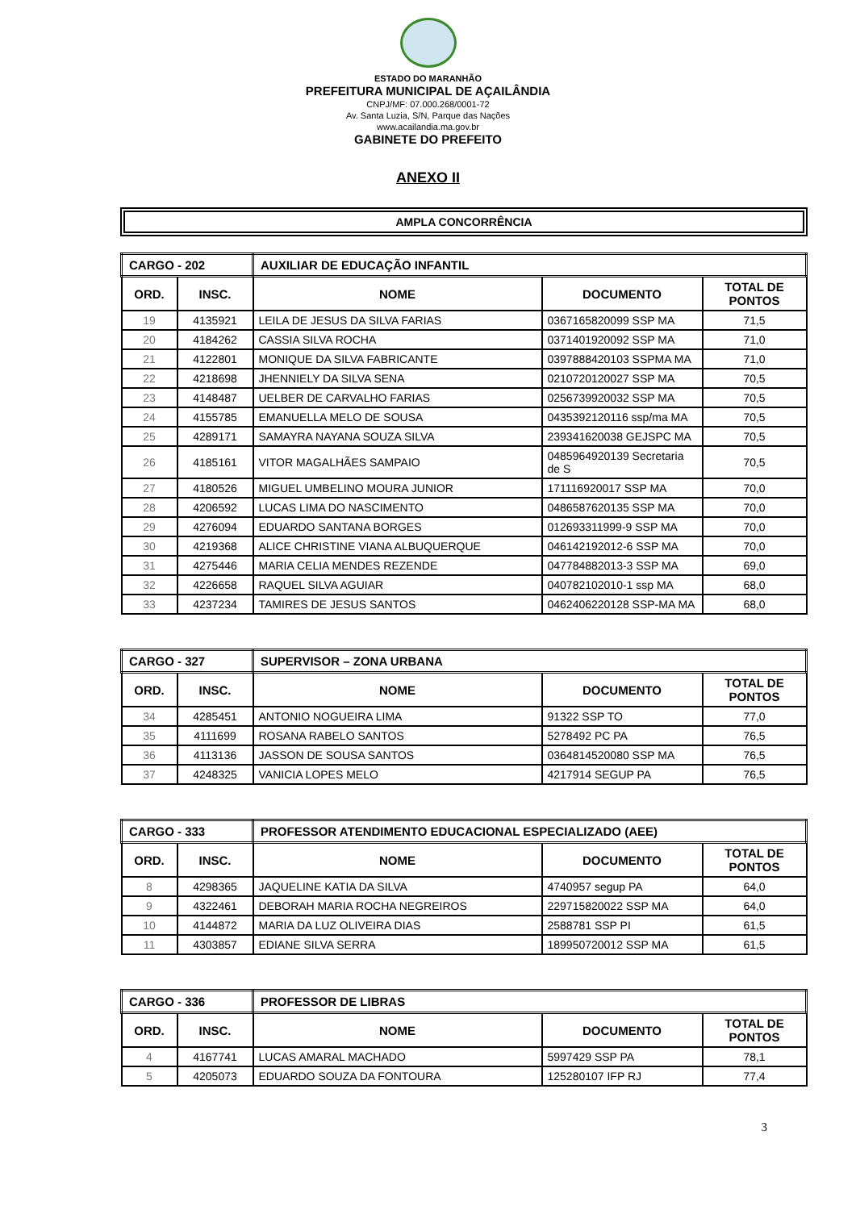ESTADO DO MARANHÃO
PREFEITURA MUNICIPAL DE AÇAILÂNDIA
CNPJ/MF: 07.000.268/0001-72
Av. Santa Luzia, S/N, Parque das Nações
www.acailandia.ma.gov.br
GABINETE DO PREFEITO
ANEXO II
AMPLA CONCORRÊNCIA
| CARGO - 202 | | AUXILIAR DE EDUCAÇÃO INFANTIL | | |
| ORD. | INSC. | NOME | DOCUMENTO | TOTAL DE PONTOS |
| 19 | 4135921 | LEILA DE JESUS DA SILVA FARIAS | 0367165820099 SSP MA | 71,5 |
| 20 | 4184262 | CASSIA SILVA ROCHA | 0371401920092 SSP MA | 71,0 |
| 21 | 4122801 | MONIQUE DA SILVA FABRICANTE | 0397888420103 SSPMA MA | 71,0 |
| 22 | 4218698 | JHENNIELY DA SILVA SENA | 0210720120027 SSP MA | 70,5 |
| 23 | 4148487 | UELBER DE CARVALHO FARIAS | 0256739920032 SSP MA | 70,5 |
| 24 | 4155785 | EMANUELLA MELO DE SOUSA | 0435392120116 ssp/ma MA | 70,5 |
| 25 | 4289171 | SAMAYRA NAYANA SOUZA SILVA | 239341620038 GEJSPC MA | 70,5 |
| 26 | 4185161 | VITOR MAGALHÃES SAMPAIO | 0485964920139 Secretaria de S | 70,5 |
| 27 | 4180526 | MIGUEL UMBELINO MOURA JUNIOR | 171116920017 SSP MA | 70,0 |
| 28 | 4206592 | LUCAS LIMA DO NASCIMENTO | 0486587620135 SSP MA | 70,0 |
| 29 | 4276094 | EDUARDO SANTANA BORGES | 012693311999-9 SSP MA | 70,0 |
| 30 | 4219368 | ALICE CHRISTINE VIANA ALBUQUERQUE | 046142192012-6 SSP MA | 70,0 |
| 31 | 4275446 | MARIA CELIA MENDES REZENDE | 047784882013-3 SSP MA | 69,0 |
| 32 | 4226658 | RAQUEL SILVA AGUIAR | 040782102010-1 ssp MA | 68,0 |
| 33 | 4237234 | TAMIRES DE JESUS SANTOS | 0462406220128 SSP-MA MA | 68,0 |
| CARGO - 327 | | SUPERVISOR – ZONA URBANA | | |
| ORD. | INSC. | NOME | DOCUMENTO | TOTAL DE PONTOS |
| 34 | 4285451 | ANTONIO NOGUEIRA LIMA | 91322 SSP TO | 77,0 |
| 35 | 4111699 | ROSANA RABELO SANTOS | 5278492 PC PA | 76,5 |
| 36 | 4113136 | JASSON DE SOUSA SANTOS | 0364814520080 SSP MA | 76,5 |
| 37 | 4248325 | VANICIA LOPES MELO | 4217914 SEGUP PA | 76,5 |
| CARGO - 333 | | PROFESSOR ATENDIMENTO EDUCACIONAL ESPECIALIZADO (AEE) | | |
| ORD. | INSC. | NOME | DOCUMENTO | TOTAL DE PONTOS |
| 8 | 4298365 | JAQUELINE KATIA DA SILVA | 4740957 segup PA | 64,0 |
| 9 | 4322461 | DEBORAH MARIA ROCHA NEGREIROS | 229715820022 SSP MA | 64,0 |
| 10 | 4144872 | MARIA DA LUZ OLIVEIRA DIAS | 2588781 SSP PI | 61,5 |
| 11 | 4303857 | EDIANE SILVA SERRA | 189950720012 SSP MA | 61,5 |
| CARGO - 336 | | PROFESSOR DE LIBRAS | | |
| ORD. | INSC. | NOME | DOCUMENTO | TOTAL DE PONTOS |
| 4 | 4167741 | LUCAS AMARAL MACHADO | 5997429 SSP PA | 78,1 |
| 5 | 4205073 | EDUARDO SOUZA DA FONTOURA | 125280107 IFP RJ | 77,4 |
3